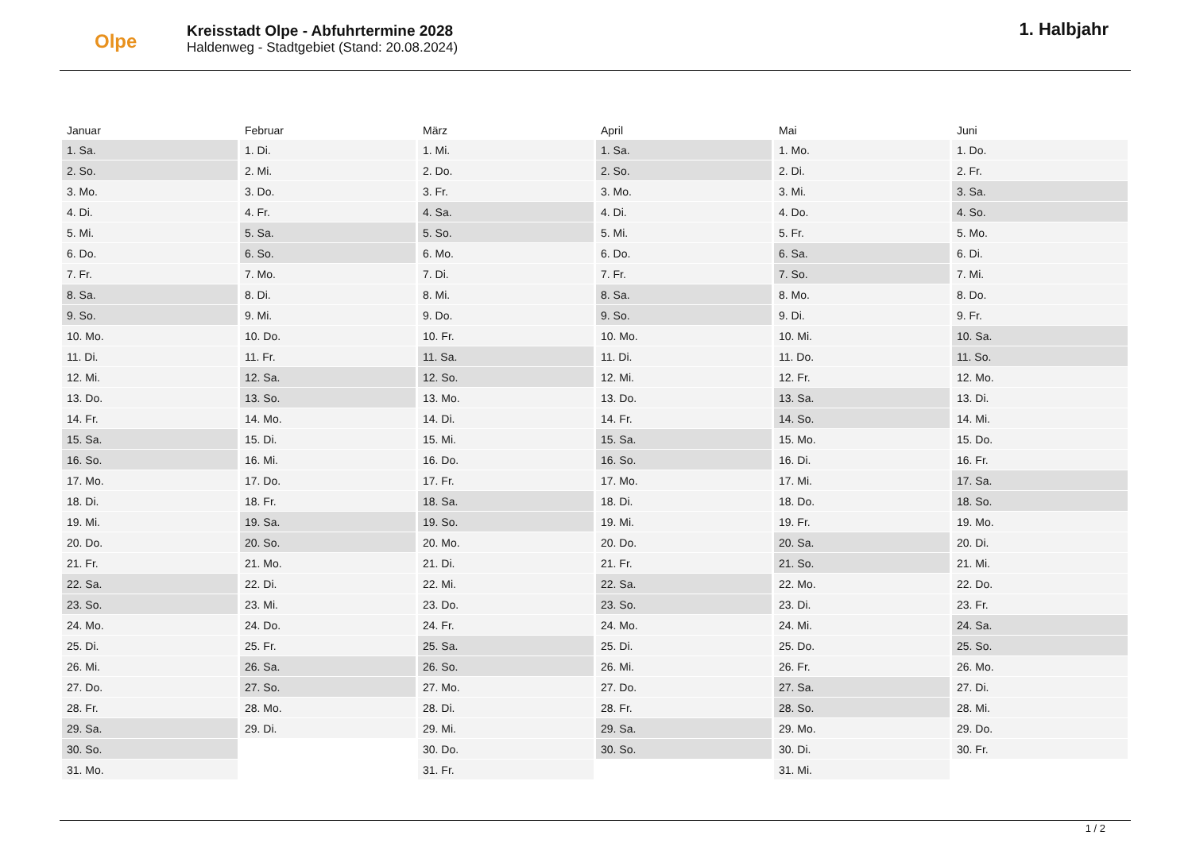Olpe
Kreisstadt Olpe - Abfuhrtermine 2028
Haldenweg - Stadtgebiet (Stand: 20.08.2024)
1. Halbjahr
| Januar | Februar | März | April | Mai | Juni |
| --- | --- | --- | --- | --- | --- |
| 1. Sa. | 1. Di. | 1. Mi. | 1. Sa. | 1. Mo. | 1. Do. |
| 2. So. | 2. Mi. | 2. Do. | 2. So. | 2. Di. | 2. Fr. |
| 3. Mo. | 3. Do. | 3. Fr. | 3. Mo. | 3. Mi. | 3. Sa. |
| 4. Di. | 4. Fr. | 4. Sa. | 4. Di. | 4. Do. | 4. So. |
| 5. Mi. | 5. Sa. | 5. So. | 5. Mi. | 5. Fr. | 5. Mo. |
| 6. Do. | 6. So. | 6. Mo. | 6. Do. | 6. Sa. | 6. Di. |
| 7. Fr. | 7. Mo. | 7. Di. | 7. Fr. | 7. So. | 7. Mi. |
| 8. Sa. | 8. Di. | 8. Mi. | 8. Sa. | 8. Mo. | 8. Do. |
| 9. So. | 9. Mi. | 9. Do. | 9. So. | 9. Di. | 9. Fr. |
| 10. Mo. | 10. Do. | 10. Fr. | 10. Mo. | 10. Mi. | 10. Sa. |
| 11. Di. | 11. Fr. | 11. Sa. | 11. Di. | 11. Do. | 11. So. |
| 12. Mi. | 12. Sa. | 12. So. | 12. Mi. | 12. Fr. | 12. Mo. |
| 13. Do. | 13. So. | 13. Mo. | 13. Do. | 13. Sa. | 13. Di. |
| 14. Fr. | 14. Mo. | 14. Di. | 14. Fr. | 14. So. | 14. Mi. |
| 15. Sa. | 15. Di. | 15. Mi. | 15. Sa. | 15. Mo. | 15. Do. |
| 16. So. | 16. Mi. | 16. Do. | 16. So. | 16. Di. | 16. Fr. |
| 17. Mo. | 17. Do. | 17. Fr. | 17. Mo. | 17. Mi. | 17. Sa. |
| 18. Di. | 18. Fr. | 18. Sa. | 18. Di. | 18. Do. | 18. So. |
| 19. Mi. | 19. Sa. | 19. So. | 19. Mi. | 19. Fr. | 19. Mo. |
| 20. Do. | 20. So. | 20. Mo. | 20. Do. | 20. Sa. | 20. Di. |
| 21. Fr. | 21. Mo. | 21. Di. | 21. Fr. | 21. So. | 21. Mi. |
| 22. Sa. | 22. Di. | 22. Mi. | 22. Sa. | 22. Mo. | 22. Do. |
| 23. So. | 23. Mi. | 23. Do. | 23. So. | 23. Di. | 23. Fr. |
| 24. Mo. | 24. Do. | 24. Fr. | 24. Mo. | 24. Mi. | 24. Sa. |
| 25. Di. | 25. Fr. | 25. Sa. | 25. Di. | 25. Do. | 25. So. |
| 26. Mi. | 26. Sa. | 26. So. | 26. Mi. | 26. Fr. | 26. Mo. |
| 27. Do. | 27. So. | 27. Mo. | 27. Do. | 27. Sa. | 27. Di. |
| 28. Fr. | 28. Mo. | 28. Di. | 28. Fr. | 28. So. | 28. Mi. |
| 29. Sa. | 29. Di. | 29. Mi. | 29. Sa. | 29. Mo. | 29. Do. |
| 30. So. | | 30. Do. | 30. So. | 30. Di. | 30. Fr. |
| 31. Mo. | | 31. Fr. | | 31. Mi. | |
1 / 2